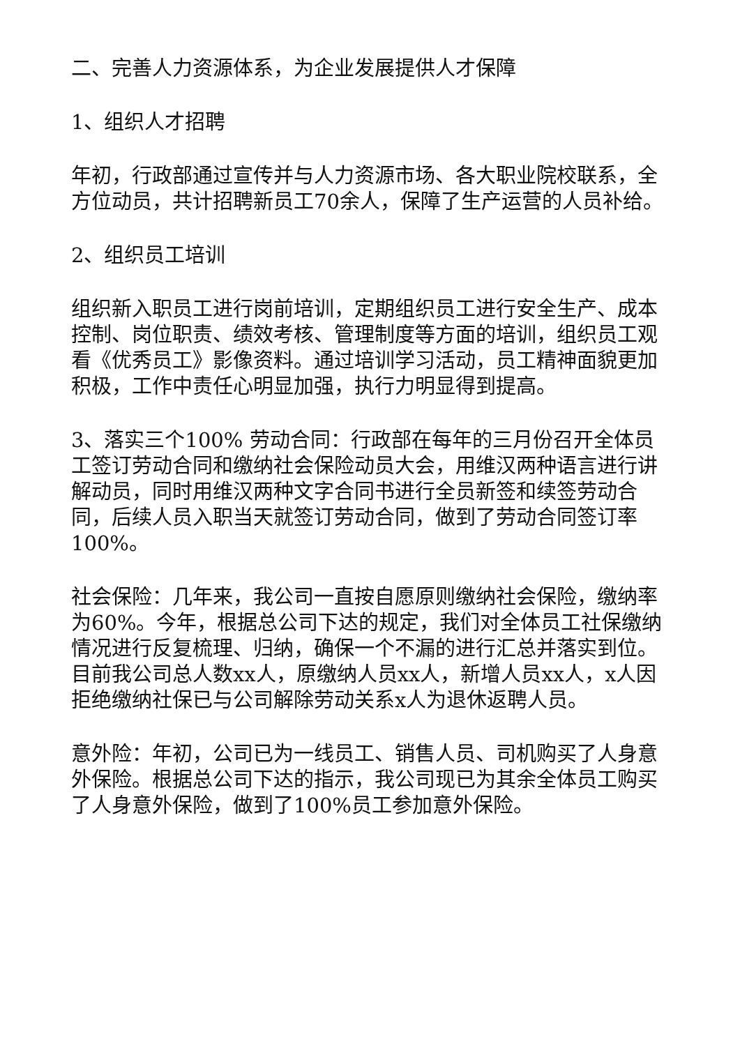二、完善人力资源体系，为企业发展提供人才保障
1、组织人才招聘
年初，行政部通过宣传并与人力资源市场、各大职业院校联系，全方位动员，共计招聘新员工70余人，保障了生产运营的人员补给。
2、组织员工培训
组织新入职员工进行岗前培训，定期组织员工进行安全生产、成本控制、岗位职责、绩效考核、管理制度等方面的培训，组织员工观看《优秀员工》影像资料。通过培训学习活动，员工精神面貌更加积极，工作中责任心明显加强，执行力明显得到提高。
3、落实三个100% 劳动合同：行政部在每年的三月份召开全体员工签订劳动合同和缴纳社会保险动员大会，用维汉两种语言进行讲解动员，同时用维汉两种文字合同书进行全员新签和续签劳动合同，后续人员入职当天就签订劳动合同，做到了劳动合同签订率100%。
社会保险：几年来，我公司一直按自愿原则缴纳社会保险，缴纳率为60%。今年，根据总公司下达的规定，我们对全体员工社保缴纳情况进行反复梳理、归纳，确保一个不漏的进行汇总并落实到位。目前我公司总人数xx人，原缴纳人员xx人，新增人员xx人，x人因拒绝缴纳社保已与公司解除劳动关系x人为退休返聘人员。
意外险：年初，公司已为一线员工、销售人员、司机购买了人身意外保险。根据总公司下达的指示，我公司现已为其余全体员工购买了人身意外保险，做到了100%员工参加意外保险。